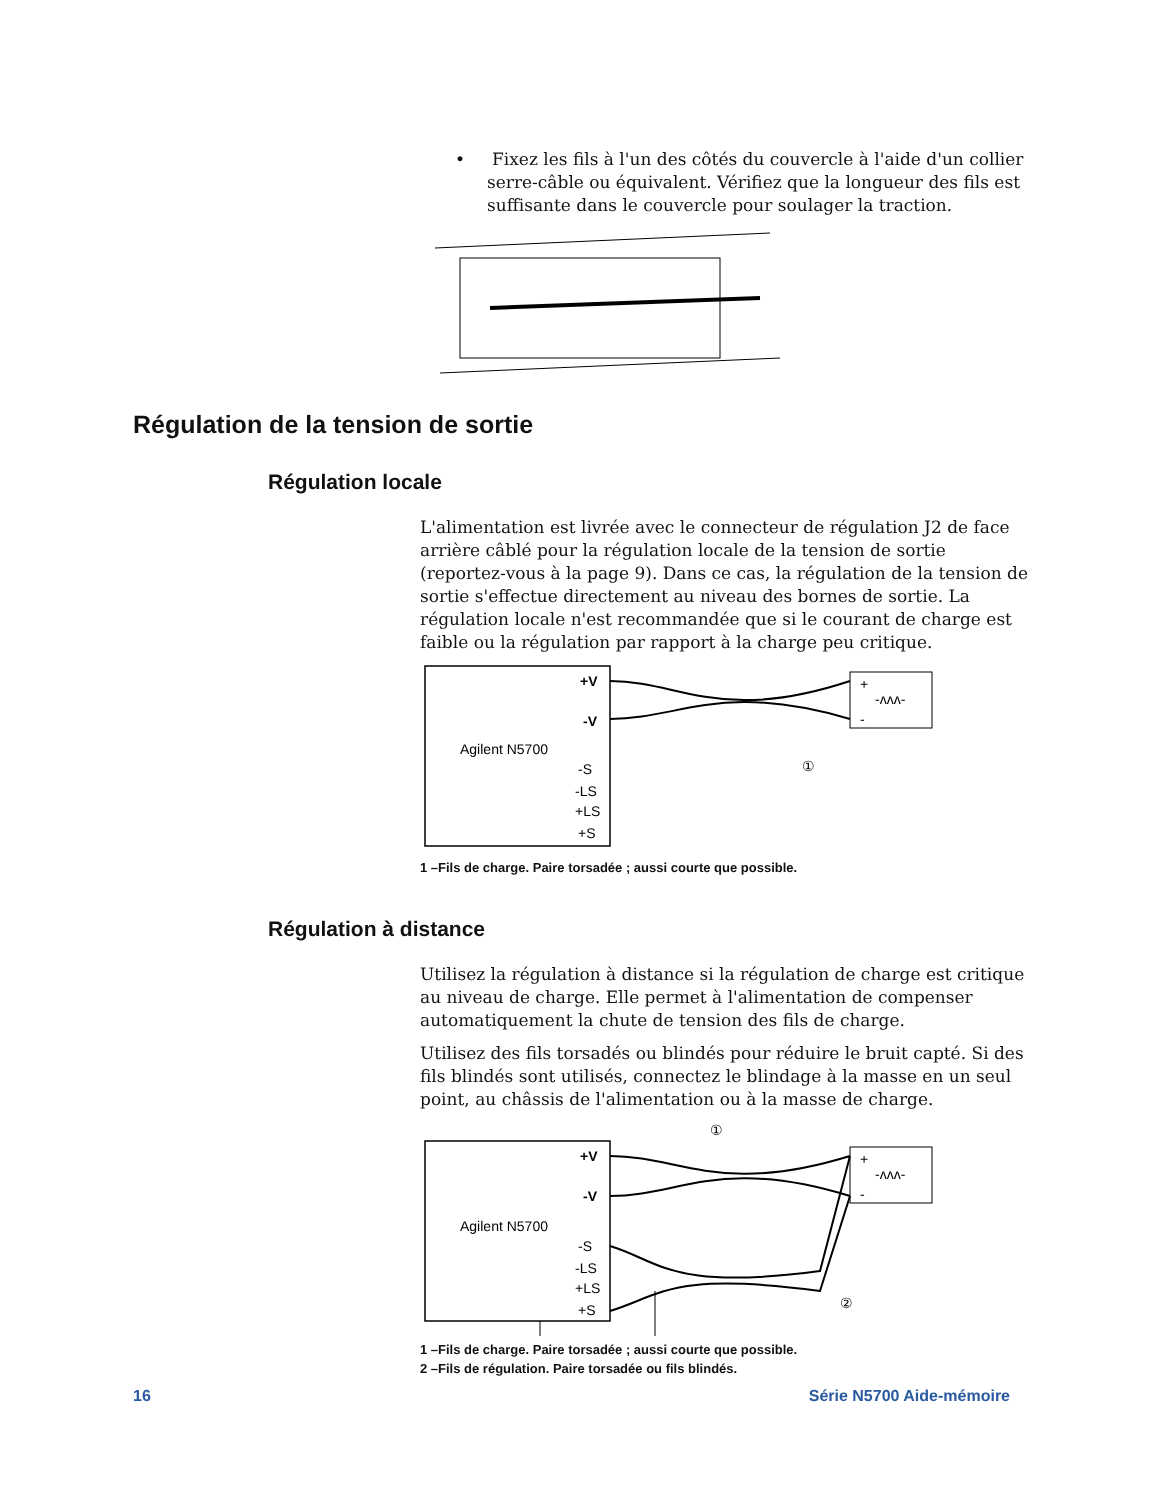• Fixez les fils à l'un des côtés du couvercle à l'aide d'un collier serre-câble ou équivalent. Vérifiez que la longueur des fils est suffisante dans le couvercle pour soulager la traction.
Régulation de la tension de sortie
Régulation locale
L'alimentation est livrée avec le connecteur de régulation J2 de face arrière câblé pour la régulation locale de la tension de sortie (reportez-vous à la page 9). Dans ce cas, la régulation de la tension de sortie s'effectue directement au niveau des bornes de sortie. La régulation locale n'est recommandée que si le courant de charge est faible ou la régulation par rapport à la charge peu critique.
Agilent N5700
+V
-V
-S
-LS
+LS
+S
+
-
-ʌʌʌ-
①
1 –Fils de charge. Paire torsadée ; aussi courte que possible.
Régulation à distance
Utilisez la régulation à distance si la régulation de charge est critique au niveau de charge. Elle permet à l'alimentation de compenser automatiquement la chute de tension des fils de charge.
Utilisez des fils torsadés ou blindés pour réduire le bruit capté. Si des fils blindés sont utilisés, connectez le blindage à la masse en un seul point, au châssis de l'alimentation ou à la masse de charge.
①
Agilent N5700
+V
-V
-S
-LS
+LS
+S
+
-
-ʌʌʌ-
②
1 –Fils de charge. Paire torsadée ; aussi courte que possible.
2 –Fils de régulation. Paire torsadée ou fils blindés.
16 Série N5700 Aide-mémoire